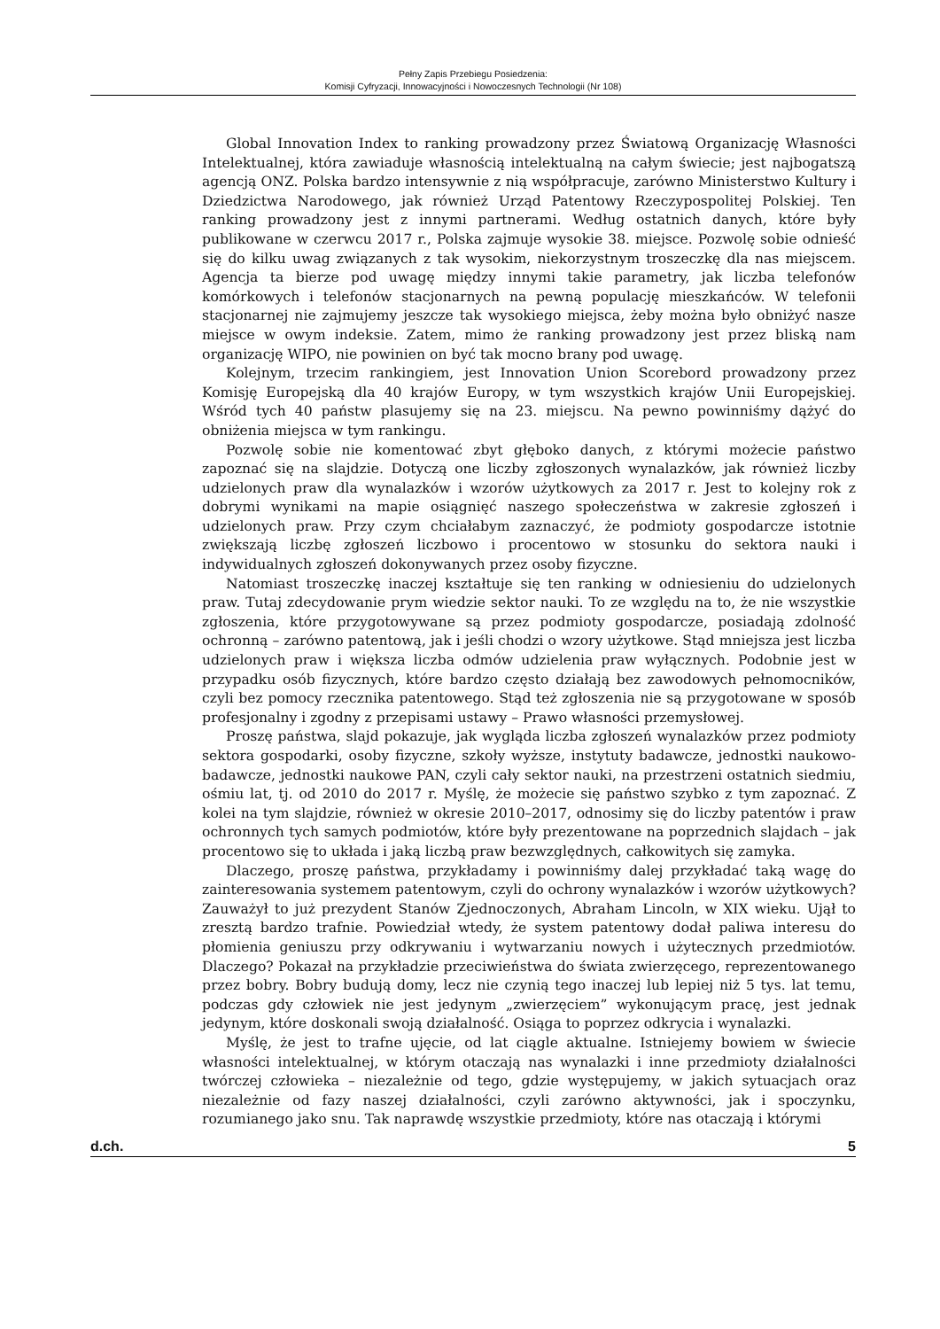Pełny Zapis Przebiegu Posiedzenia:
Komisji Cyfryzacji, Innowacyjności i Nowoczesnych Technologii (Nr 108)
Global Innovation Index to ranking prowadzony przez Światową Organizację Własności Intelektualnej, która zawiaduje własnością intelektualną na całym świecie; jest najbogatszą agencją ONZ. Polska bardzo intensywnie z nią współpracuje, zarówno Ministerstwo Kultury i Dziedzictwa Narodowego, jak również Urząd Patentowy Rzeczypospolitej Polskiej. Ten ranking prowadzony jest z innymi partnerami. Według ostatnich danych, które były publikowane w czerwcu 2017 r., Polska zajmuje wysokie 38. miejsce. Pozwolę sobie odnieść się do kilku uwag związanych z tak wysokim, niekorzystnym troszeczkę dla nas miejscem. Agencja ta bierze pod uwagę między innymi takie parametry, jak liczba telefonów komórkowych i telefonów stacjonarnych na pewną populację mieszkańców. W telefonii stacjonarnej nie zajmujemy jeszcze tak wysokiego miejsca, żeby można było obniżyć nasze miejsce w owym indeksie. Zatem, mimo że ranking prowadzony jest przez bliską nam organizację WIPO, nie powinien on być tak mocno brany pod uwagę.
Kolejnym, trzecim rankingiem, jest Innovation Union Scorebord prowadzony przez Komisję Europejską dla 40 krajów Europy, w tym wszystkich krajów Unii Europejskiej. Wśród tych 40 państw plasujemy się na 23. miejscu. Na pewno powinniśmy dążyć do obniżenia miejsca w tym rankingu.
Pozwolę sobie nie komentować zbyt głęboko danych, z którymi możecie państwo zapoznać się na slajdzie. Dotyczą one liczby zgłoszonych wynalazków, jak również liczby udzielonych praw dla wynalazków i wzorów użytkowych za 2017 r. Jest to kolejny rok z dobrymi wynikami na mapie osiągnięć naszego społeczeństwa w zakresie zgłoszeń i udzielonych praw. Przy czym chciałabym zaznaczyć, że podmioty gospodarcze istotnie zwiększają liczbę zgłoszeń liczbowo i procentowo w stosunku do sektora nauki i indywidualnych zgłoszeń dokonywanych przez osoby fizyczne.
Natomiast troszeczkę inaczej kształtuje się ten ranking w odniesieniu do udzielonych praw. Tutaj zdecydowanie prym wiedzie sektor nauki. To ze względu na to, że nie wszystkie zgłoszenia, które przygotowywane są przez podmioty gospodarcze, posiadają zdolność ochronną – zarówno patentową, jak i jeśli chodzi o wzory użytkowe. Stąd mniejsza jest liczba udzielonych praw i większa liczba odmów udzielenia praw wyłącznych. Podobnie jest w przypadku osób fizycznych, które bardzo często działają bez zawodowych pełnomocników, czyli bez pomocy rzecznika patentowego. Stąd też zgłoszenia nie są przygotowane w sposób profesjonalny i zgodny z przepisami ustawy – Prawo własności przemysłowej.
Proszę państwa, slajd pokazuje, jak wygląda liczba zgłoszeń wynalazków przez podmioty sektora gospodarki, osoby fizyczne, szkoły wyższe, instytuty badawcze, jednostki naukowo-badawcze, jednostki naukowe PAN, czyli cały sektor nauki, na przestrzeni ostatnich siedmiu, ośmiu lat, tj. od 2010 do 2017 r. Myślę, że możecie się państwo szybko z tym zapoznać. Z kolei na tym slajdzie, również w okresie 2010–2017, odnosimy się do liczby patentów i praw ochronnych tych samych podmiotów, które były prezentowane na poprzednich slajdach – jak procentowo się to układa i jaką liczbą praw bezwzględnych, całkowitych się zamyka.
Dlaczego, proszę państwa, przykładamy i powinniśmy dalej przykładać taką wagę do zainteresowania systemem patentowym, czyli do ochrony wynalazków i wzorów użytkowych? Zauważył to już prezydent Stanów Zjednoczonych, Abraham Lincoln, w XIX wieku. Ujął to zresztą bardzo trafnie. Powiedział wtedy, że system patentowy dodał paliwa interesu do płomienia geniuszu przy odkrywaniu i wytwarzaniu nowych i użytecznych przedmiotów. Dlaczego? Pokazał na przykładzie przeciwieństwa do świata zwierzęcego, reprezentowanego przez bobry. Bobry budują domy, lecz nie czynią tego inaczej lub lepiej niż 5 tys. lat temu, podczas gdy człowiek nie jest jedynym „zwierzęciem” wykonującym pracę, jest jednak jedynym, które doskonali swoją działalność. Osiąga to poprzez odkrycia i wynalazki.
Myślę, że jest to trafne ujęcie, od lat ciągle aktualne. Istniejemy bowiem w świecie własności intelektualnej, w którym otaczają nas wynalazki i inne przedmioty działalności twórczej człowieka – niezależnie od tego, gdzie występujemy, w jakich sytuacjach oraz niezależnie od fazy naszej działalności, czyli zarówno aktywności, jak i spoczynku, rozumianego jako snu. Tak naprawdę wszystkie przedmioty, które nas otaczają i którymi
d.ch. 5